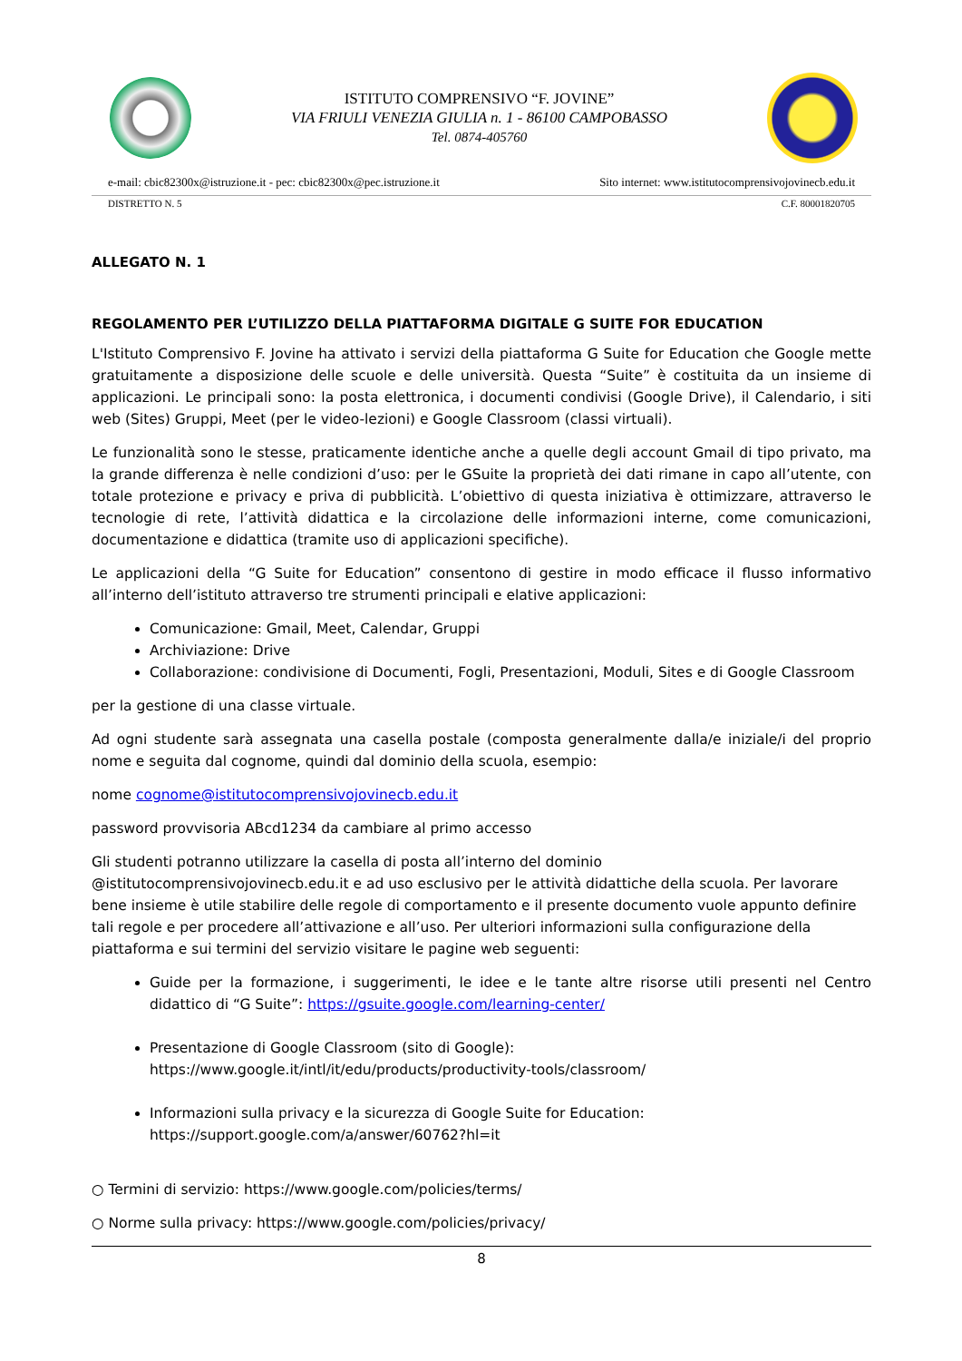ISTITUTO COMPRENSIVO “F. JOVINE”
VIA FRIULI VENEZIA GIULIA n. 1 - 86100 CAMPOBASSO
Tel. 0874-405760
e-mail: cbic82300x@istruzione.it - pec: cbic82300x@pec.istruzione.it Sito internet: www.istitutocomprensivojovinecb.edu.it
DISTRETTO N. 5 C.F. 80001820705
ALLEGATO N. 1
REGOLAMENTO PER L’UTILIZZO DELLA PIATTAFORMA DIGITALE G SUITE FOR EDUCATION
L'Istituto Comprensivo F. Jovine ha attivato i servizi della piattaforma G Suite for Education che Google mette gratuitamente a disposizione delle scuole e delle università. Questa “Suite” è costituita da un insieme di applicazioni. Le principali sono: la posta elettronica, i documenti condivisi (Google Drive), il Calendario, i siti web (Sites) Gruppi, Meet (per le video-lezioni) e Google Classroom (classi virtuali).
Le funzionalità sono le stesse, praticamente identiche anche a quelle degli account Gmail di tipo privato, ma la grande differenza è nelle condizioni d’uso: per le GSuite la proprietà dei dati rimane in capo all’utente, con totale protezione e privacy e priva di pubblicità. L’obiettivo di questa iniziativa è ottimizzare, attraverso le tecnologie di rete, l’attività didattica e la circolazione delle informazioni interne, come comunicazioni, documentazione e didattica (tramite uso di applicazioni specifiche).
Le applicazioni della “G Suite for Education” consentono di gestire in modo efficace il flusso informativo all’interno dell’istituto attraverso tre strumenti principali e elative applicazioni:
Comunicazione: Gmail, Meet, Calendar, Gruppi
Archiviazione: Drive
Collaborazione: condivisione di Documenti, Fogli, Presentazioni, Moduli, Sites e di Google Classroom
per la gestione di una classe virtuale.
Ad ogni studente sarà assegnata una casella postale (composta generalmente dalla/e iniziale/i del proprio nome e seguita dal cognome, quindi dal dominio della scuola, esempio:
nome cognome@istitutocomprensivojovinecb.edu.it
password provvisoria ABcd1234 da cambiare al primo accesso
Gli studenti potranno utilizzare la casella di posta all’interno del dominio
@istitutocomprensivojovinecb.edu.it e ad uso esclusivo per le attività didattiche della scuola. Per lavorare bene insieme è utile stabilire delle regole di comportamento e il presente documento vuole appunto definire tali regole e per procedere all’attivazione e all’uso. Per ulteriori informazioni sulla configurazione della piattaforma e sui termini del servizio visitare le pagine web seguenti:
Guide per la formazione, i suggerimenti, le idee e le tante altre risorse utili presenti nel Centro didattico di “G Suite”: https://gsuite.google.com/learning-center/
Presentazione di Google Classroom (sito di Google):
https://www.google.it/intl/it/edu/products/productivity-tools/classroom/
Informazioni sulla privacy e la sicurezza di Google Suite for Education:
https://support.google.com/a/answer/60762?hl=it
○ Termini di servizio: https://www.google.com/policies/terms/
○ Norme sulla privacy: https://www.google.com/policies/privacy/
8